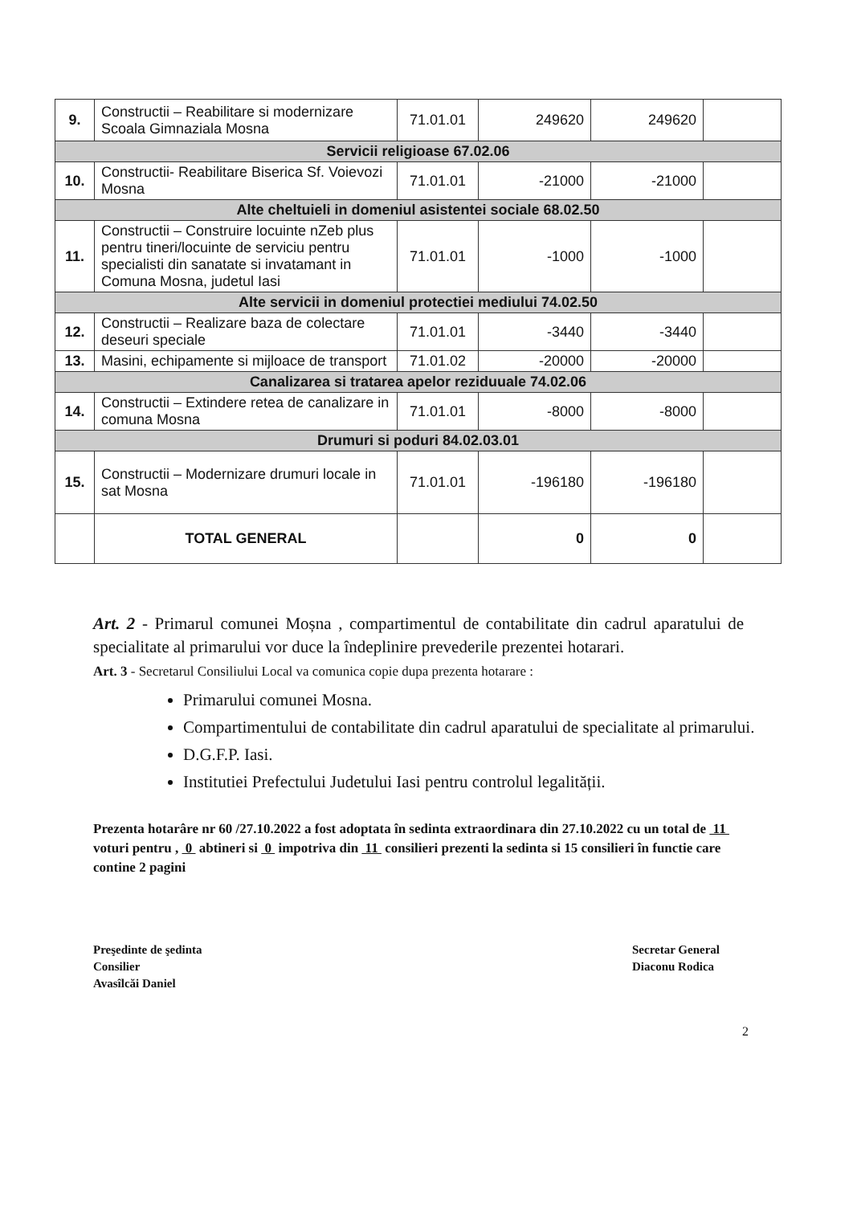| 9. | Constructii – Reabilitare si modernizare Scoala Gimnaziala Mosna | 71.01.01 | 249620 | 249620 | |
| Servicii religioase 67.02.06 | | | | | |
| 10. | Constructii- Reabilitare Biserica Sf. Voievozi Mosna | 71.01.01 | -21000 | -21000 | |
| Alte cheltuieli in domeniul asistentei sociale 68.02.50 | | | | | |
| 11. | Constructii – Construire locuinte nZeb plus pentru tineri/locuinte de serviciu pentru specialisti din sanatate si invatamant in Comuna Mosna, judetul Iasi | 71.01.01 | -1000 | -1000 | |
| Alte servicii in domeniul protectiei mediului 74.02.50 | | | | | |
| 12. | Constructii – Realizare baza de colectare deseuri speciale | 71.01.01 | -3440 | -3440 | |
| 13. | Masini, echipamente si mijloace de transport | 71.01.02 | -20000 | -20000 | |
| Canalizarea si tratarea apelor reziduuale 74.02.06 | | | | | |
| 14. | Constructii – Extindere retea de canalizare in comuna Mosna | 71.01.01 | -8000 | -8000 | |
| Drumuri si poduri 84.02.03.01 | | | | | |
| 15. | Constructii – Modernizare drumuri locale in sat Mosna | 71.01.01 | -196180 | -196180 | |
| | TOTAL GENERAL | | 0 | 0 | |
Art. 2 - Primarul comunei Moșna , compartimentul de contabilitate din cadrul aparatului de specialitate al primarului vor duce la îndeplinire prevederile prezentei hotarari.
Art. 3 - Secretarul Consiliului Local va comunica copie dupa prezenta hotarare :
Primarului comunei Mosna.
Compartimentului de contabilitate din cadrul aparatului de specialitate al primarului.
D.G.F.P. Iasi.
Institutiei Prefectului Judetului Iasi pentru controlul legalității.
Prezenta hotarâre nr 60 /27.10.2022 a fost adoptata în sedinta extraordinara din 27.10.2022 cu un total de 11 voturi pentru , 0 abtineri si 0 impotriva din 11 consilieri prezenti la sedinta si 15 consilieri în functie care contine 2 pagini
Preşedinte de şedinta
Consilier
Avasîlcăi Daniel
Secretar General
Diaconu Rodica
2